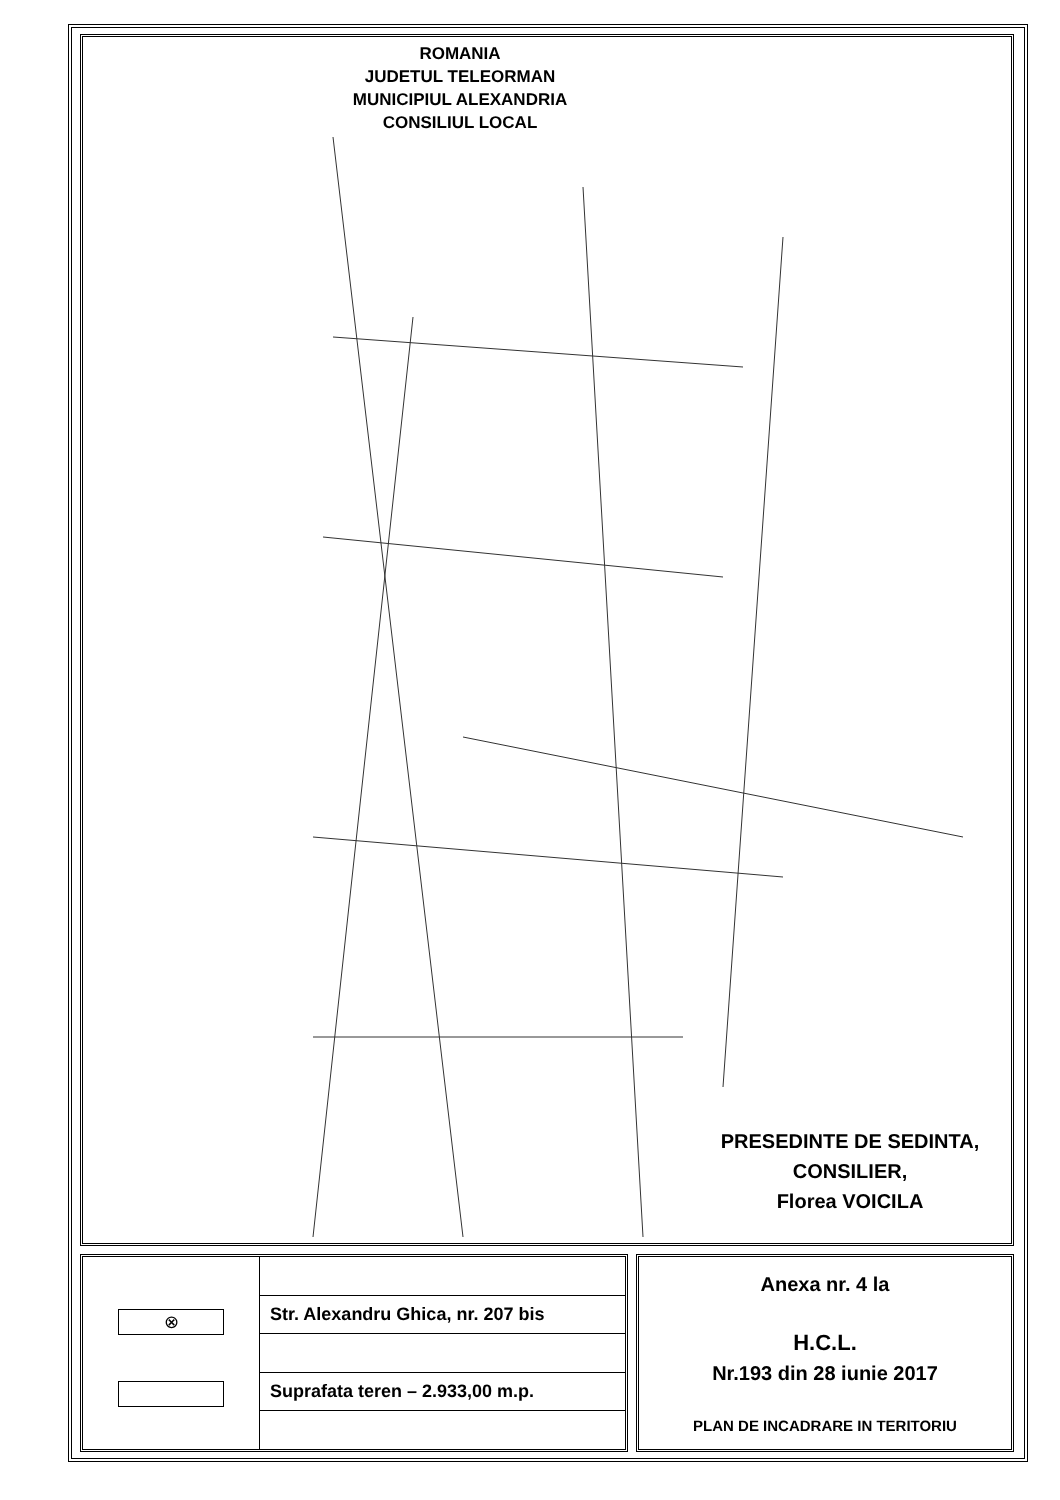ROMANIA
JUDETUL TELEORMAN
MUNICIPIUL ALEXANDRIA
CONSILIUL LOCAL
PRESEDINTE DE SEDINTA,
CONSILIER,
Florea VOICILA
⊗
| Str. Alexandru Ghica, nr. 207 bis |
| Suprafata teren – 2.933,00 m.p. |
Anexa nr. 4 la
H.C.L.
Nr.193 din 28 iunie 2017
PLAN DE INCADRARE IN TERITORIU